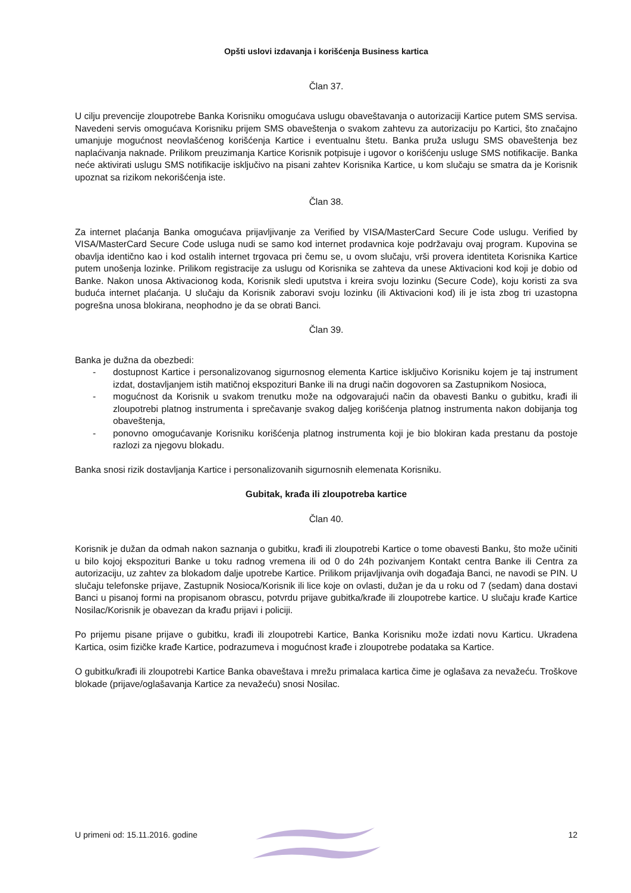Opšti uslovi izdavanja i korišćenja Business kartica
Član 37.
U cilju prevencije zloupotrebe Banka Korisniku omogućava uslugu obaveštavanja o autorizaciji Kartice putem SMS servisa. Navedeni servis omogućava Korisniku prijem SMS obaveštenja o svakom zahtevu za autorizaciju po Kartici, što značajno umanjuje mogućnost neovlašćenog korišćenja Kartice i eventualnu štetu. Banka pruža uslugu SMS obaveštenja bez naplaćivanja naknade. Prilikom preuzimanja Kartice Korisnik potpisuje i ugovor o korišćenju usluge SMS notifikacije. Banka neće aktivirati uslugu SMS notifikacije isključivo na pisani zahtev Korisnika Kartice, u kom slučaju se smatra da je Korisnik upoznat sa rizikom nekorišćenja iste.
Član 38.
Za internet plaćanja Banka omogućava prijavljivanje za Verified by VISA/MasterCard Secure Code uslugu. Verified by VISA/MasterCard Secure Code usluga nudi se samo kod internet prodavnica koje podržavaju ovaj program. Kupovina se obavlja identično kao i kod ostalih internet trgovaca pri čemu se, u ovom slučaju, vrši provera identiteta Korisnika Kartice putem unošenja lozinke. Prilikom registracije za uslugu od Korisnika se zahteva da unese Aktivacioni kod koji je dobio od Banke. Nakon unosa Aktivacionog koda, Korisnik sledi uputstva i kreira svoju lozinku (Secure Code), koju koristi za sva buduća internet plaćanja. U slučaju da Korisnik zaboravi svoju lozinku (ili Aktivacioni kod) ili je ista zbog tri uzastopna pogrešna unosa blokirana, neophodno je da se obrati Banci.
Član 39.
Banka je dužna da obezbedi:
- dostupnost Kartice i personalizovanog sigurnosnog elementa Kartice isključivo Korisniku kojem je taj instrument izdat, dostavljanjem istih matičnoj ekspozituri Banke ili na drugi način dogovoren sa Zastupnikom Nosioca,
- mogućnost da Korisnik u svakom trenutku može na odgovarajući način da obavesti Banku o gubitku, krađi ili zloupotrebi platnog instrumenta i sprečavanje svakog daljeg korišćenja platnog instrumenta nakon dobijanja tog obaveštenja,
- ponovno omogućavanje Korisniku korišćenja platnog instrumenta koji je bio blokiran kada prestanu da postoje razlozi za njegovu blokadu.
Banka snosi rizik dostavljanja Kartice i personalizovanih sigurnosnih elemenata Korisniku.
Gubitak, krađa ili zloupotreba kartice
Član 40.
Korisnik je dužan da odmah nakon saznanja o gubitku, krađi ili zloupotrebi Kartice o tome obavesti Banku, što može učiniti u bilo kojoj ekspozituri Banke u toku radnog vremena ili od 0 do 24h pozivanjem Kontakt centra Banke ili Centra za autorizaciju, uz zahtev za blokadom dalje upotrebe Kartice. Prilikom prijavljivanja ovih događaja Banci, ne navodi se PIN. U slučaju telefonske prijave, Zastupnik Nosioca/Korisnik ili lice koje on ovlasti, dužan je da u roku od 7 (sedam) dana dostavi Banci u pisanoj formi na propisanom obrascu, potvrdu prijave gubitka/krađe ili zloupotrebe kartice. U slučaju krađe Kartice Nosilac/Korisnik je obavezan da krađu prijavi i policiji.
Po prijemu pisane prijave o gubitku, krađi ili zloupotrebi Kartice, Banka Korisniku može izdati novu Karticu. Ukradena Kartica, osim fizičke krađe Kartice, podrazumeva i mogućnost krađe i zloupotrebe podataka sa Kartice.
O gubitku/krađi ili zloupotrebi Kartice Banka obaveštava i mrežu primalaca kartica čime je oglašava za nevažeću. Troškove blokade (prijave/oglašavanja Kartice za nevažeću) snosi Nosilac.
U primeni od: 15.11.2016. godine 12